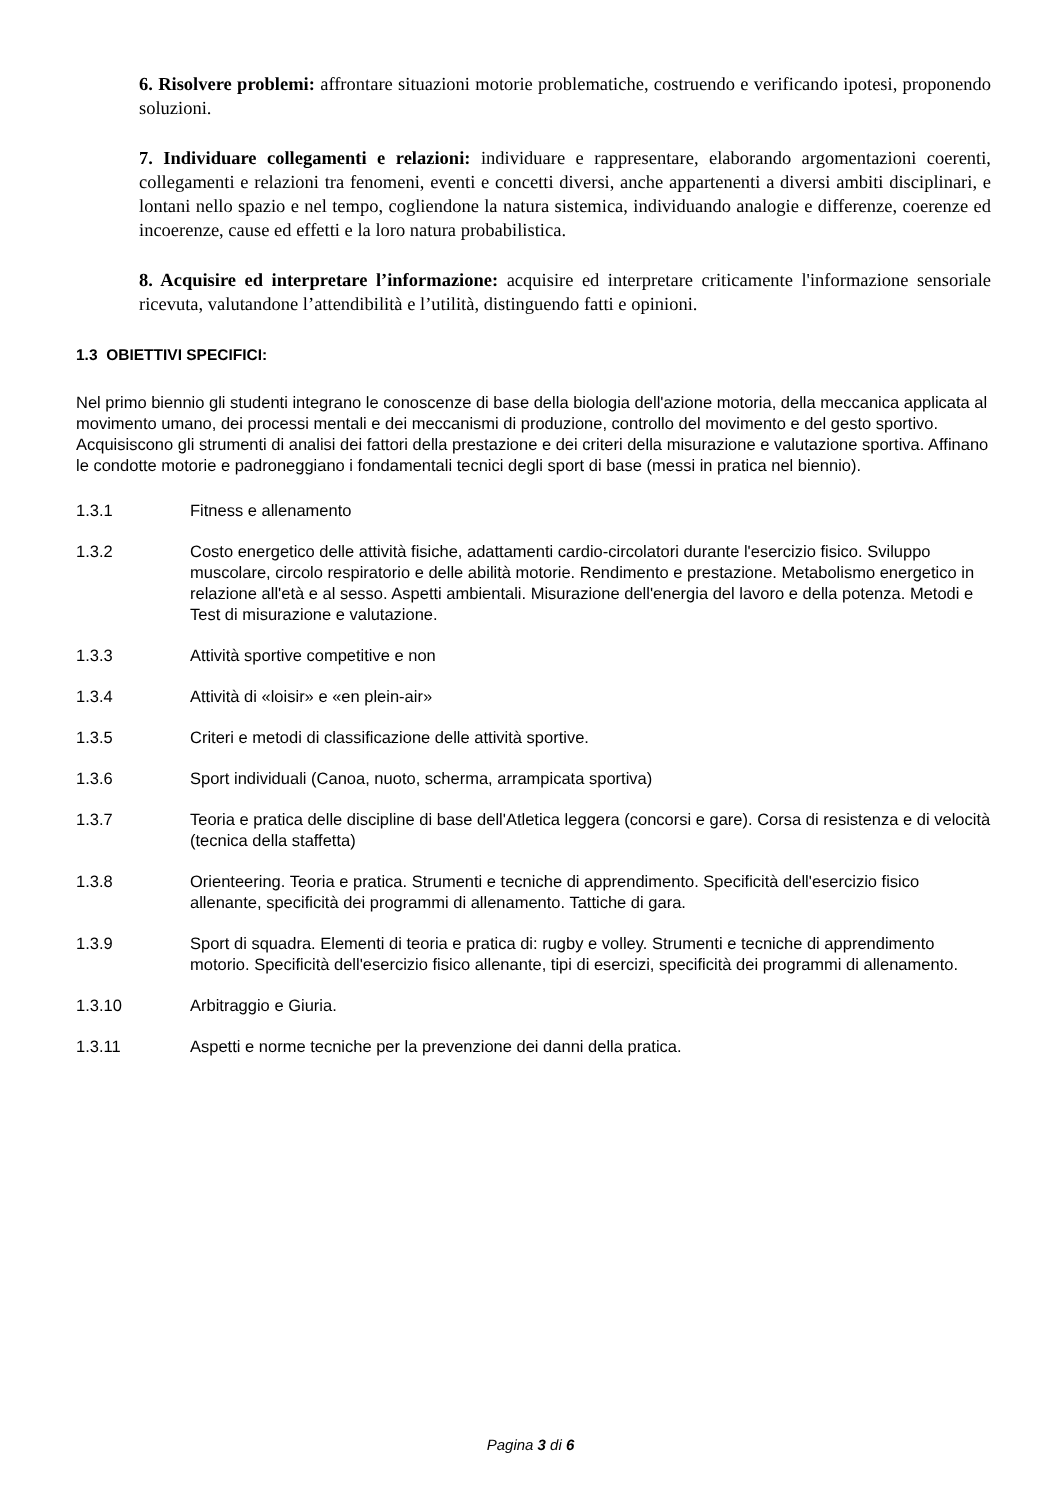6. Risolvere problemi: affrontare situazioni motorie problematiche, costruendo e verificando ipotesi, proponendo soluzioni.
7. Individuare collegamenti e relazioni: individuare e rappresentare, elaborando argomentazioni coerenti, collegamenti e relazioni tra fenomeni, eventi e concetti diversi, anche appartenenti a diversi ambiti disciplinari, e lontani nello spazio e nel tempo, cogliendone la natura sistemica, individuando analogie e differenze, coerenze ed incoerenze, cause ed effetti e la loro natura probabilistica.
8. Acquisire ed interpretare l’informazione: acquisire ed interpretare criticamente l'informazione sensoriale ricevuta, valutandone l’attendibilità e l’utilità, distinguendo fatti e opinioni.
1.3 OBIETTIVI SPECIFICI:
Nel primo biennio gli studenti integrano le conoscenze di base della biologia dell'azione motoria, della meccanica applicata al movimento umano, dei processi mentali e dei meccanismi di produzione, controllo del movimento e del gesto sportivo. Acquisiscono gli strumenti di analisi dei fattori della prestazione e dei criteri della misurazione e valutazione sportiva. Affinano le condotte motorie e padroneggiano i fondamentali tecnici degli sport di base (messi in pratica nel biennio).
1.3.1 Fitness e allenamento
1.3.2 Costo energetico delle attività fisiche, adattamenti cardio-circolatori durante l'esercizio fisico. Sviluppo muscolare, circolo respiratorio e delle abilità motorie. Rendimento e prestazione. Metabolismo energetico in relazione all'età e al sesso. Aspetti ambientali. Misurazione dell'energia del lavoro e della potenza. Metodi e Test di misurazione e valutazione.
1.3.3 Attività sportive competitive e non
1.3.4 Attività di «loisir» e «en plein-air»
1.3.5 Criteri e metodi di classificazione delle attività sportive.
1.3.6 Sport individuali (Canoa, nuoto, scherma, arrampicata sportiva)
1.3.7 Teoria e pratica delle discipline di base dell'Atletica leggera (concorsi e gare). Corsa di resistenza e di velocità (tecnica della staffetta)
1.3.8 Orienteering. Teoria e pratica. Strumenti e tecniche di apprendimento. Specificità dell'esercizio fisico allenante, specificità dei programmi di allenamento. Tattiche di gara.
1.3.9 Sport di squadra. Elementi di teoria e pratica di: rugby e volley. Strumenti e tecniche di apprendimento motorio. Specificità dell'esercizio fisico allenante, tipi di esercizi, specificità dei programmi di allenamento.
1.3.10 Arbitraggio e Giuria.
1.3.11 Aspetti e norme tecniche per la prevenzione dei danni della pratica.
Pagina 3 di 6